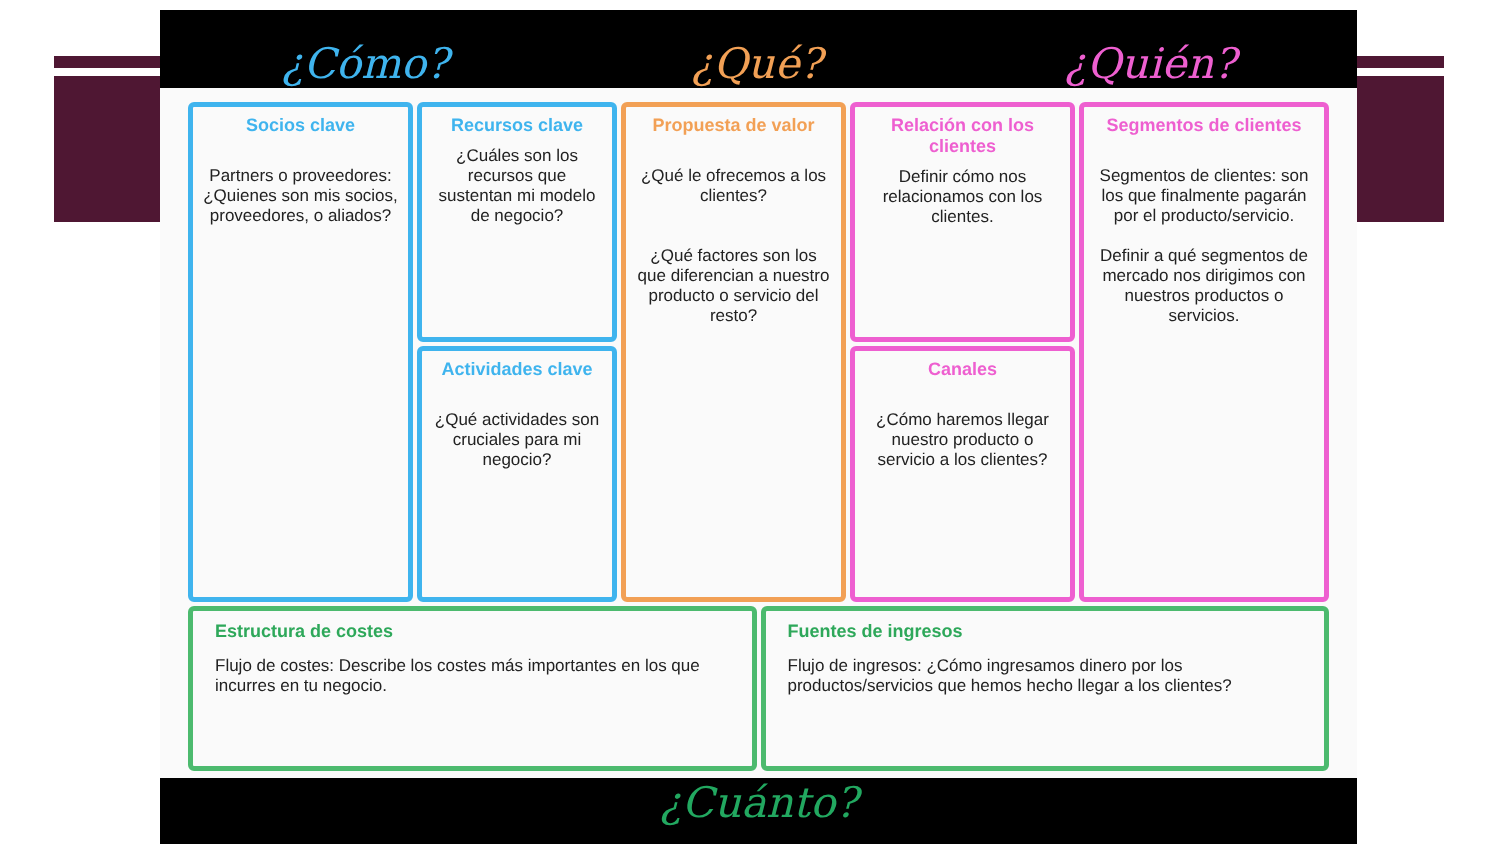¿Cómo? ¿Qué? ¿Quién?
Socios clave
Partners o proveedores: ¿Quienes son mis socios, proveedores, o aliados?
Recursos clave
¿Cuáles son los recursos que sustentan mi modelo de negocio?
Actividades clave
¿Qué actividades son cruciales para mi negocio?
Propuesta de valor
¿Qué le ofrecemos a los clientes?
¿Qué factores son los que diferencian a nuestro producto o servicio del resto?
Relación con los clientes
Definir cómo nos relacionamos con los clientes.
Canales
¿Cómo haremos llegar nuestro producto o servicio a los clientes?
Segmentos de clientes
Segmentos de clientes: son los que finalmente pagarán por el producto/servicio.
Definir a qué segmentos de mercado nos dirigimos con nuestros productos o servicios.
Estructura de costes
Flujo de costes: Describe los costes más importantes en los que incurres en tu negocio.
Fuentes de ingresos
Flujo de ingresos: ¿Cómo ingresamos dinero por los productos/servicios que hemos hecho llegar a los clientes?
¿Cuánto?